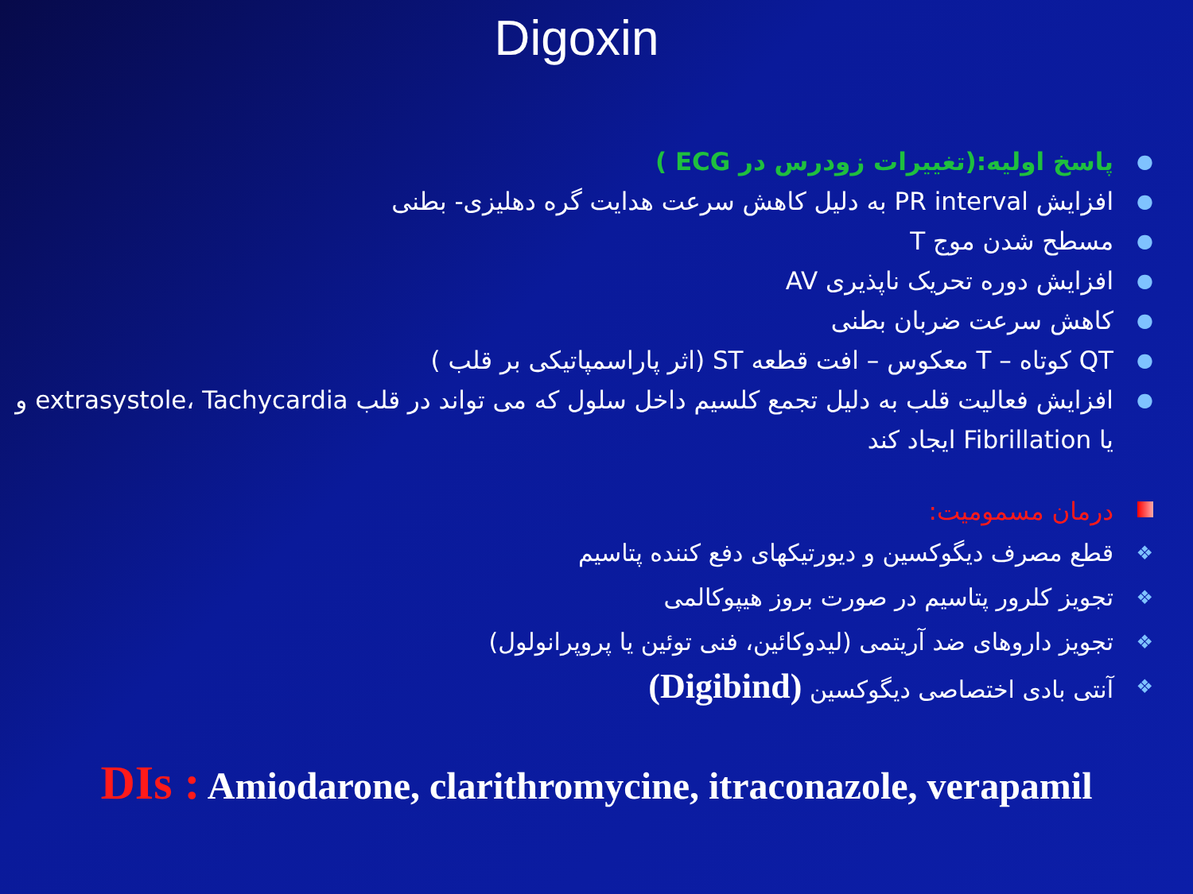Digoxin
● پاسخ اولیه:(تغییرات زودرس در ECG )
● افزایش PR interval به دلیل کاهش سرعت هدایت گره دهلیزی- بطنی
● مسطح شدن موج T
● افزایش دوره تحریک ناپذیری AV
● کاهش سرعت ضربان بطنی
● QT کوتاه – T معکوس – افت قطعه ST (اثر پاراسمپاتیکی بر قلب )
● افزایش فعالیت قلب به دلیل تجمع کلسیم داخل سلول که می تواند در قلب extrasystole، Tachycardia و یا Fibrillation ایجاد کند
درمان مسمومیت:
❖ قطع مصرف دیگوکسین و دیورتیکهای دفع کننده پتاسیم
❖ تجویز کلرور پتاسیم در صورت بروز هیپوکالمی
❖ تجویز داروهای ضد آریتمی (لیدوکائین، فنی توئین یا پروپرانولول)
❖ آنتی بادی اختصاصی دیگوکسین (Digibind)
DIs : Amiodarone, clarithromycine, itraconazole, verapamil